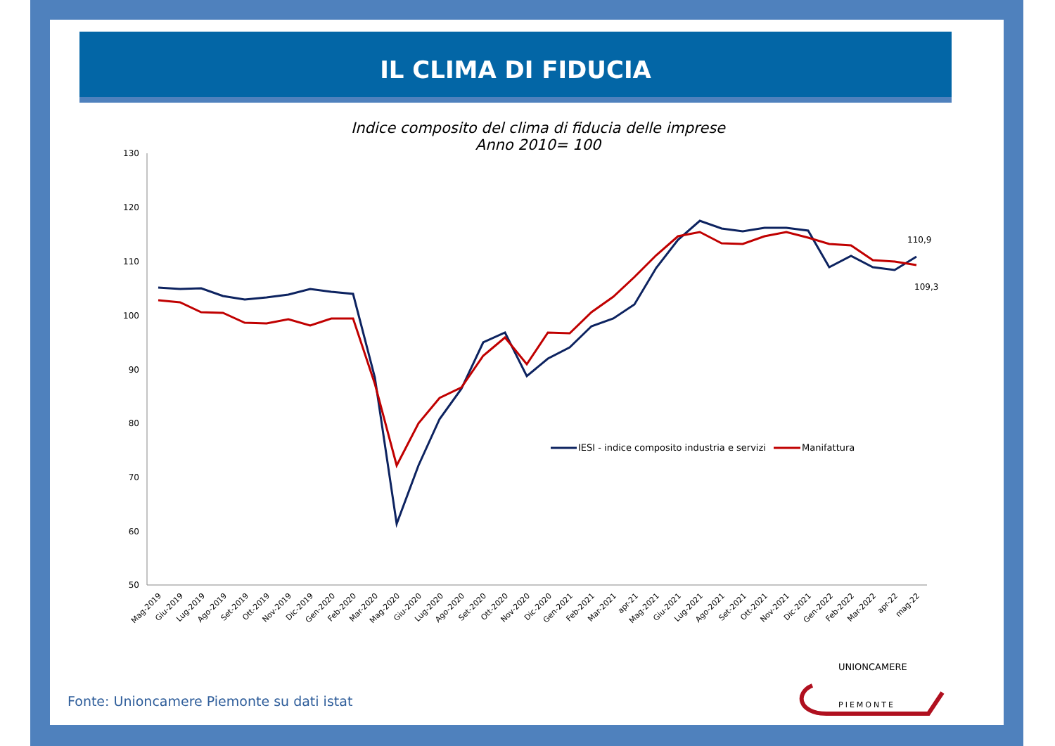IL CLIMA DI FIDUCIA
Indice composito del clima di fiducia delle imprese
Anno 2010= 100
130
120
110
100
90
80
70
60
50
110,9
109,3
IESI - indice composito industria e servizi
Manifattura
Mag-2019
Giu-2019
Lug-2019
Ago-2019
Set-2019
Ott-2019
Nov-2019
Dic-2019
Gen-2020
Feb-2020
Mar-2020
Mag-2020
Giu-2020
Lug-2020
Ago-2020
Set-2020
Ott-2020
Nov-2020
Dic-2020
Gen-2021
Feb-2021
Mar-2021
apr-21
Mag-2021
Giu-2021
Lug-2021
Ago-2021
Set-2021
Ott-2021
Nov-2021
Dic-2021
Gen-2022
Feb-2022
Mar-2022
apr-22
mag-22
UNIONCAMERE
PIEMONTE
Fonte: Unioncamere Piemonte su dati istat